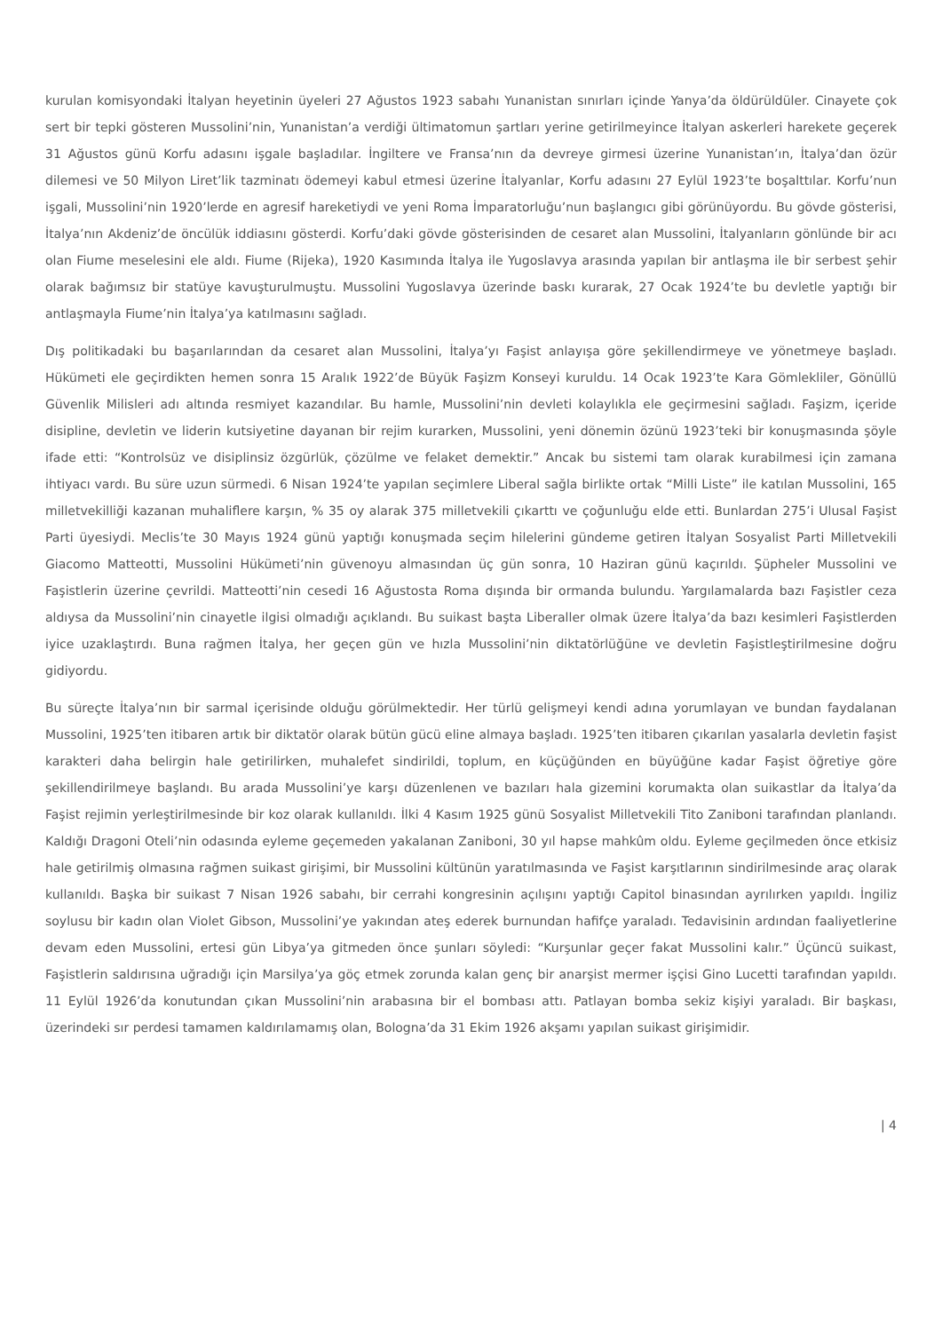kurulan komisyondaki İtalyan heyetinin üyeleri 27 Ağustos 1923 sabahı Yunanistan sınırları içinde Yanya’da öldürüldüler. Cinayete çok sert bir tepki gösteren Mussolini’nin, Yunanistan’a verdiği ültimatomun şartları yerine getirilmeyince İtalyan askerleri harekete geçerek 31 Ağustos günü Korfu adasını işgale başladılar. İngiltere ve Fransa’nın da devreye girmesi üzerine Yunanistan’ın, İtalya’dan özür dilemesi ve 50 Milyon Liret’lik tazminatı ödemeyi kabul etmesi üzerine İtalyanlar, Korfu adasını 27 Eylül 1923’te boşalttılar. Korfu’nun işgali, Mussolini’nin 1920’lerde en agresif hareketiydi ve yeni Roma İmparatorluğu’nun başlangıcı gibi görünüyordu. Bu gövde gösterisi, İtalya’nın Akdeniz’de öncülük iddiasını gösterdi. Korfu’daki gövde gösterisinden de cesaret alan Mussolini, İtalyanların gönlünde bir acı olan Fiume meselesini ele aldı. Fiume (Rijeka), 1920 Kasımında İtalya ile Yugoslavya arasında yapılan bir antlaşma ile bir serbest şehir olarak bağımsız bir statüye kavuşturulmuştu. Mussolini Yugoslavya üzerinde baskı kurarak, 27 Ocak 1924’te bu devletle yaptığı bir antlaşmayla Fiume’nin İtalya’ya katılmasını sağladı.
Dış politikadaki bu başarılarından da cesaret alan Mussolini, İtalya’yı Faşist anlayışa göre şekillendirmeye ve yönetmeye başladı. Hükümeti ele geçirdikten hemen sonra 15 Aralık 1922’de Büyük Faşizm Konseyi kuruldu. 14 Ocak 1923’te Kara Gömlekliler, Gönüllü Güvenlik Milisleri adı altında resmiyet kazandılar. Bu hamle, Mussolini’nin devleti kolaylıkla ele geçirmesini sağladı. Faşizm, içeride disipline, devletin ve liderin kutsiyetine dayanan bir rejim kurarken, Mussolini, yeni dönemin özünü 1923’teki bir konuşmasında şöyle ifade etti: “Kontrolsüz ve disiplinsiz özgürlük, çözülme ve felaket demektir.” Ancak bu sistemi tam olarak kurabilmesi için zamana ihtiyacı vardı. Bu süre uzun sürmedi. 6 Nisan 1924’te yapılan seçimlere Liberal sağla birlikte ortak “Milli Liste” ile katılan Mussolini, 165 milletvekilliği kazanan muhaliflere karşın, % 35 oy alarak 375 milletvekili çıkarttı ve çoğunluğu elde etti. Bunlardan 275’i Ulusal Faşist Parti üyesiydi. Meclis’te 30 Mayıs 1924 günü yaptığı konuşmada seçim hilelerini gündeme getiren İtalyan Sosyalist Parti Milletvekili Giacomo Matteotti, Mussolini Hükümeti’nin güvenoyu almasından üç gün sonra, 10 Haziran günü kaçırıldı. Şüpheler Mussolini ve Faşistlerin üzerine çevrildi. Matteotti’nin cesedi 16 Ağustosta Roma dışında bir ormanda bulundu. Yargılamalarda bazı Faşistler ceza aldıysa da Mussolini’nin cinayetle ilgisi olmadığı açıklandı. Bu suikast başta Liberaller olmak üzere İtalya’da bazı kesimleri Faşistlerden iyice uzaklaştırdı. Buna rağmen İtalya, her geçen gün ve hızla Mussolini’nin diktatörlüğüne ve devletin Faşistleştirilmesine doğru gidiyordu.
Bu süreçte İtalya’nın bir sarmal içerisinde olduğu görülmektedir. Her türlü gelişmeyi kendi adına yorumlayan ve bundan faydalanan Mussolini, 1925’ten itibaren artık bir diktatör olarak bütün gücü eline almaya başladı. 1925’ten itibaren çıkarılan yasalarla devletin faşist karakteri daha belirgin hale getirilirken, muhalefet sindirildi, toplum, en küçüğünden en büyüğüne kadar Faşist öğretiye göre şekillendirilmeye başlandı. Bu arada Mussolini’ye karşı düzenlenen ve bazıları hala gizemini korumakta olan suikastlar da İtalya’da Faşist rejimin yerleştirilmesinde bir koz olarak kullanıldı. İlki 4 Kasım 1925 günü Sosyalist Milletvekili Tito Zaniboni tarafından planlandı. Kaldığı Dragoni Oteli’nin odasında eyleme geçemeden yakalanan Zaniboni, 30 yıl hapse mahkûm oldu. Eyleme geçilmeden önce etkisiz hale getirilmiş olmasına rağmen suikast girişimi, bir Mussolini kültünün yaratılmasında ve Faşist karşıtlarının sindirilmesinde araç olarak kullanıldı. Başka bir suikast 7 Nisan 1926 sabahı, bir cerrahi kongresinin açılışını yaptığı Capitol binasından ayrılırken yapıldı. İngiliz soylusu bir kadın olan Violet Gibson, Mussolini’ye yakından ateş ederek burnundan hafifçe yaraladı. Tedavisinin ardından faaliyetlerine devam eden Mussolini, ertesi gün Libya’ya gitmeden önce şunları söyledi: “Kurşunlar geçer fakat Mussolini kalır.” Üçüncü suikast, Faşistlerin saldırısına uğradığı için Marsilya’ya göç etmek zorunda kalan genç bir anarşist mermer işçisi Gino Lucetti tarafından yapıldı. 11 Eylül 1926’da konutundan çıkan Mussolini’nin arabasına bir el bombası attı. Patlayan bomba sekiz kişiyi yaraladı. Bir başkası, üzerindeki sır perdesi tamamen kaldırılamamış olan, Bologna’da 31 Ekim 1926 akşamı yapılan suikast girişimidir.
| 4